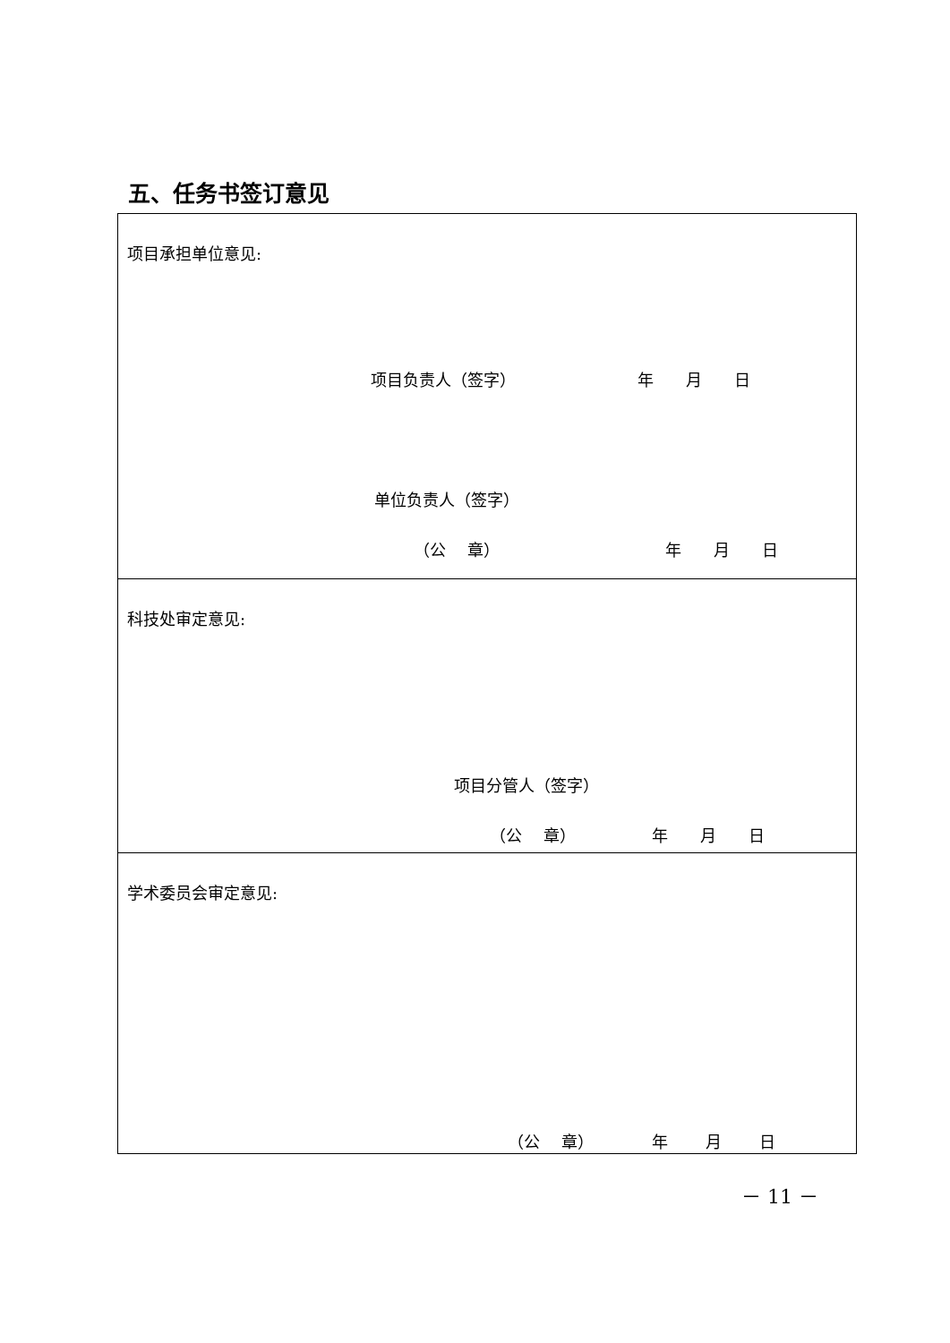五、任务书签订意见
| 项目承担单位意见: 项目负责人（签字） 年 月 日 单位负责人（签字） （公 章） 年 月 日 |
| 科技处审定意见: 项目分管人（签字） （公 章） 年 月 日 |
| 学术委员会审定意见: （公 章） 年 月 日 |
－ 11 －